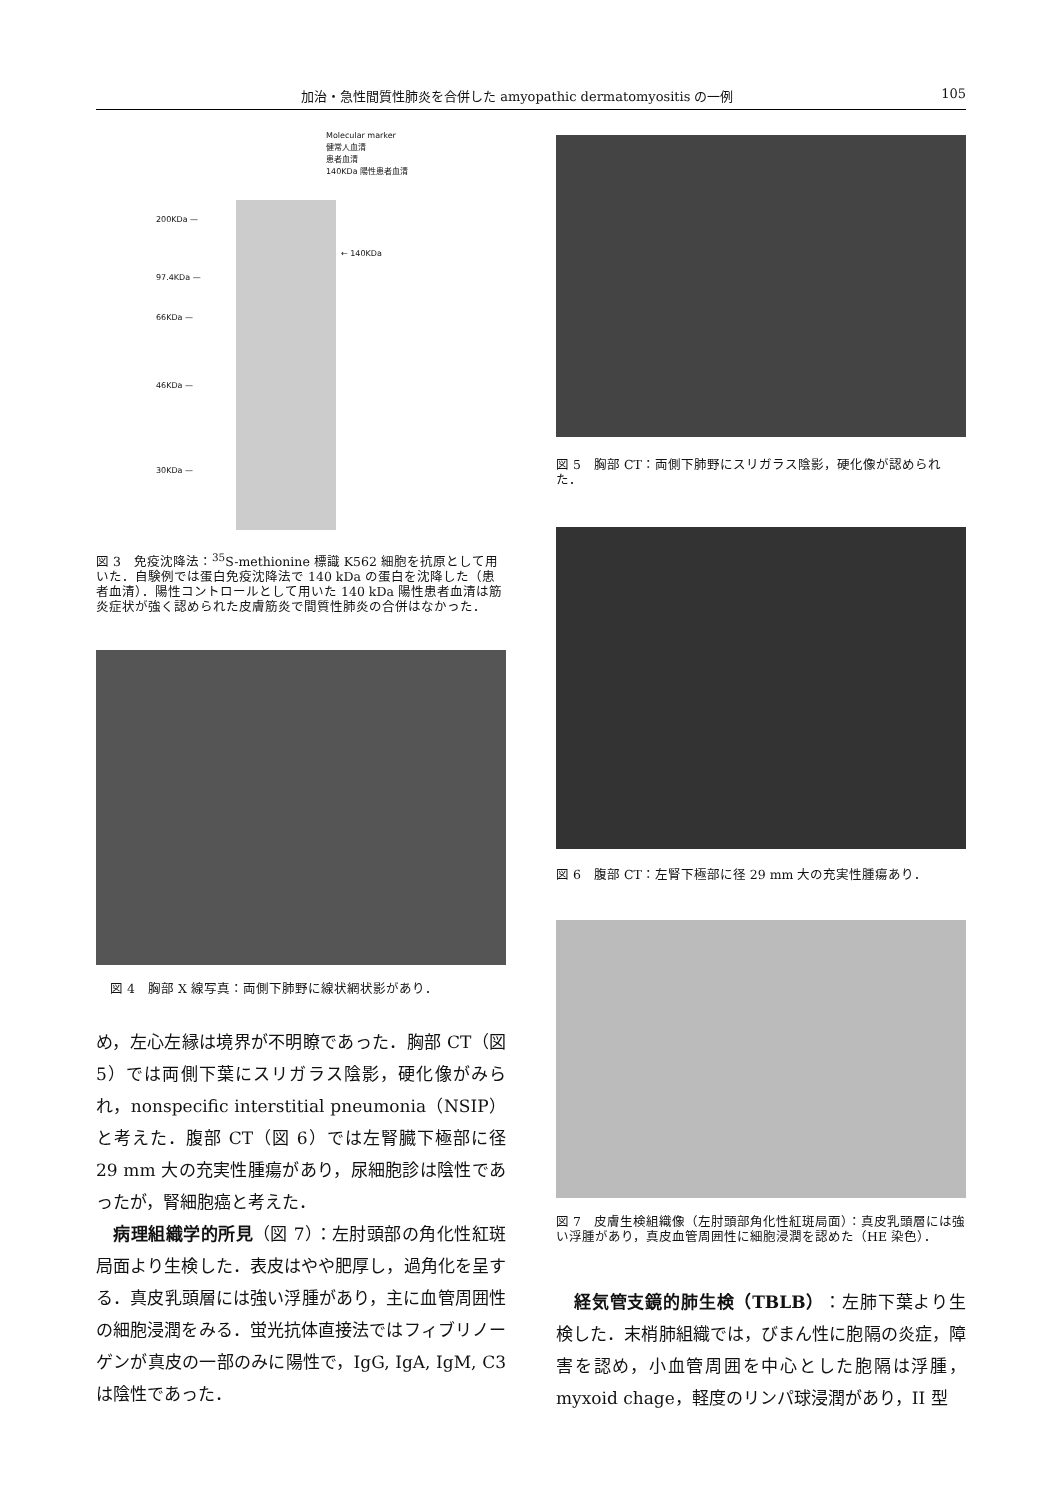加治・急性間質性肺炎を合併した amyopathic dermatomyositis の一例 105
Molecular marker
健常人血清
患者血清
140KDa 陽性患者血清
200KDa —
← 140KDa
97.4KDa —
66KDa —
46KDa —
30KDa —
図 3　免疫沈降法：<sup>35</sup>S-methionine 標識 K562 細胞を抗原として用いた．自験例では蛋白免疫沈降法で 140 kDa の蛋白を沈降した（患者血清）．陽性コントロールとして用いた 140 kDa 陽性患者血清は筋炎症状が強く認められた皮膚筋炎で間質性肺炎の合併はなかった．
図 4　胸部 X 線写真：両側下肺野に線状網状影があり．
め，左心左縁は境界が不明瞭であった．胸部 CT（図 5）では両側下葉にスリガラス陰影，硬化像がみられ，nonspecific interstitial pneumonia（NSIP）と考えた．腹部 CT（図 6）では左腎臓下極部に径 29 mm 大の充実性腫瘍があり，尿細胞診は陰性であったが，腎細胞癌と考えた．
　病理組織学的所見（図 7）：左肘頭部の角化性紅斑局面より生検した．表皮はやや肥厚し，過角化を呈する．真皮乳頭層には強い浮腫があり，主に血管周囲性の細胞浸潤をみる．蛍光抗体直接法ではフィブリノーゲンが真皮の一部のみに陽性で，IgG, IgA, IgM, C3 は陰性であった．
図 5　胸部 CT：両側下肺野にスリガラス陰影，硬化像が認められた．
図 6　腹部 CT：左腎下極部に径 29 mm 大の充実性腫瘍あり．
図 7　皮膚生検組織像（左肘頭部角化性紅斑局面）：真皮乳頭層には強い浮腫があり，真皮血管周囲性に細胞浸潤を認めた（HE 染色）．
　経気管支鏡的肺生検（TBLB）：左肺下葉より生検した．末梢肺組織では，びまん性に胞隔の炎症，障害を認め，小血管周囲を中心とした胞隔は浮腫，myxoid chage，軽度のリンパ球浸潤があり，II 型